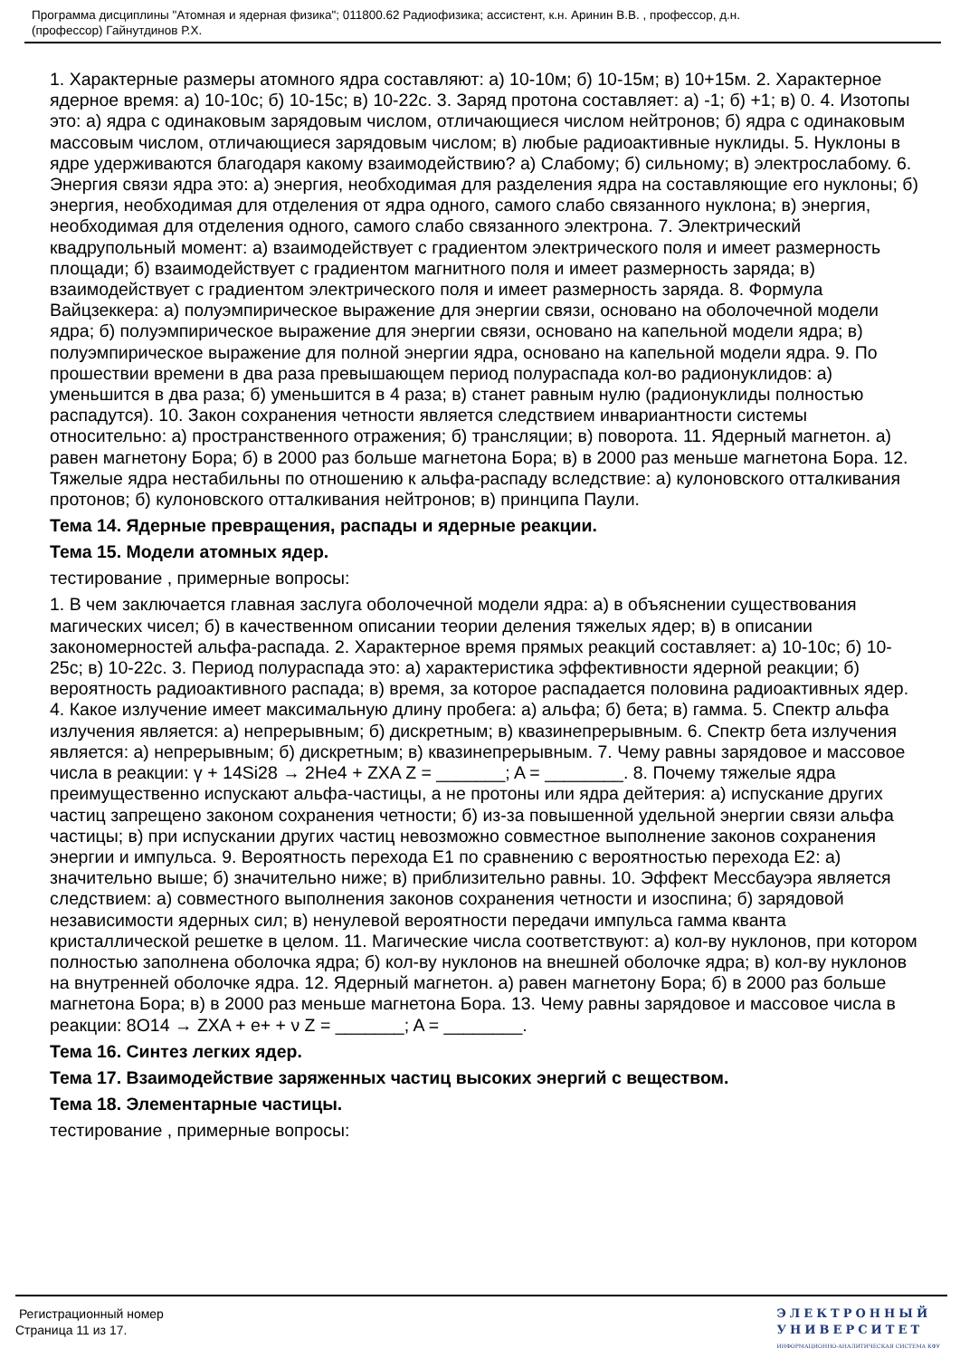Программа дисциплины "Атомная и ядерная физика"; 011800.62 Радиофизика; ассистент, к.н. Аринин В.В. , профессор, д.н.
(профессор) Гайнутдинов Р.Х.
1. Характерные размеры атомного ядра составляют: а) 10-10м; б) 10-15м; в) 10+15м. 2. Характерное ядерное время: а) 10-10с; б) 10-15с; в) 10-22с. 3. Заряд протона составляет: а) -1; б) +1; в) 0. 4. Изотопы это: а) ядра с одинаковым зарядовым числом, отличающиеся числом нейтронов; б) ядра с одинаковым массовым числом, отличающиеся зарядовым числом; в) любые радиоактивные нуклиды. 5. Нуклоны в ядре удерживаются благодаря какому взаимодействию? а) Слабому; б) сильному; в) электрослабому. 6. Энергия связи ядра это: а) энергия, необходимая для разделения ядра на составляющие его нуклоны; б) энергия, необходимая для отделения от ядра одного, самого слабо связанного нуклона; в) энергия, необходимая для отделения одного, самого слабо связанного электрона. 7. Электрический квадрупольный момент: а) взаимодействует с градиентом электрического поля и имеет размерность площади; б) взаимодействует с градиентом магнитного поля и имеет размерность заряда; в) взаимодействует с градиентом электрического поля и имеет размерность заряда. 8. Формула Вайцзеккера: а) полуэмпирическое выражение для энергии связи, основано на оболочечной модели ядра; б) полуэмпирическое выражение для энергии связи, основано на капельной модели ядра; в) полуэмпирическое выражение для полной энергии ядра, основано на капельной модели ядра. 9. По прошествии времени в два раза превышающем период полураспада кол-во радионуклидов: а) уменьшится в два раза; б) уменьшится в 4 раза; в) станет равным нулю (радионуклиды полностью распадутся). 10. Закон сохранения четности является следствием инвариантности системы относительно: а) пространственного отражения; б) трансляции; в) поворота. 11. Ядерный магнетон. а) равен магнетону Бора; б) в 2000 раз больше магнетона Бора; в) в 2000 раз меньше магнетона Бора. 12. Тяжелые ядра нестабильны по отношению к альфа-распаду вследствие: а) кулоновского отталкивания протонов; б) кулоновского отталкивания нейтронов; в) принципа Паули.
Тема 14. Ядерные превращения, распады и ядерные реакции.
Тема 15. Модели атомных ядер.
тестирование , примерные вопросы:
1. В чем заключается главная заслуга оболочечной модели ядра: а) в объяснении существования магических чисел; б) в качественном описании теории деления тяжелых ядер; в) в описании закономерностей альфа-распада. 2. Характерное время прямых реакций составляет: а) 10-10с; б) 10-25с; в) 10-22с. 3. Период полураспада это: а) характеристика эффективности ядерной реакции; б) вероятность радиоактивного распада; в) время, за которое распадается половина радиоактивных ядер. 4. Какое излучение имеет максимальную длину пробега: а) альфа; б) бета; в) гамма. 5. Спектр альфа излучения является: а) непрерывным; б) дискретным; в) квазинепрерывным. 6. Спектр бета излучения является: а) непрерывным; б) дискретным; в) квазинепрерывным. 7. Чему равны зарядовое и массовое числа в реакции: γ + 14Si28 → 2He4 + ZXA Z = _______; A = ________. 8. Почему тяжелые ядра преимущественно испускают альфа-частицы, а не протоны или ядра дейтерия: а) испускание других частиц запрещено законом сохранения четности; б) из-за повышенной удельной энергии связи альфа частицы; в) при испускании других частиц невозможно совместное выполнение законов сохранения энергии и импульса. 9. Вероятность перехода E1 по сравнению с вероятностью перехода E2: а) значительно выше; б) значительно ниже; в) приблизительно равны. 10. Эффект Мессбауэра является следствием: а) совместного выполнения законов сохранения четности и изоспина; б) зарядовой независимости ядерных сил; в) ненулевой вероятности передачи импульса гамма кванта кристаллической решетке в целом. 11. Магические числа соответствуют: а) кол-ву нуклонов, при котором полностью заполнена оболочка ядра; б) кол-ву нуклонов на внешней оболочке ядра; в) кол-ву нуклонов на внутренней оболочке ядра. 12. Ядерный магнетон. а) равен магнетону Бора; б) в 2000 раз больше магнетона Бора; в) в 2000 раз меньше магнетона Бора. 13. Чему равны зарядовое и массовое числа в реакции: 8O14 → ZXA + e+ + ν Z = _______; A = ________.
Тема 16. Синтез легких ядер.
Тема 17. Взаимодействие заряженных частиц высоких энергий с веществом.
Тема 18. Элементарные частицы.
тестирование , примерные вопросы:
Регистрационный номер
Страница 11 из 17.
ЭЛЕКТРОННЫЙ
УНИВЕРСИТЕТ
ИНФОРМАЦИОННО-АНАЛИТИЧЕСКАЯ СИСТЕМА КФУ